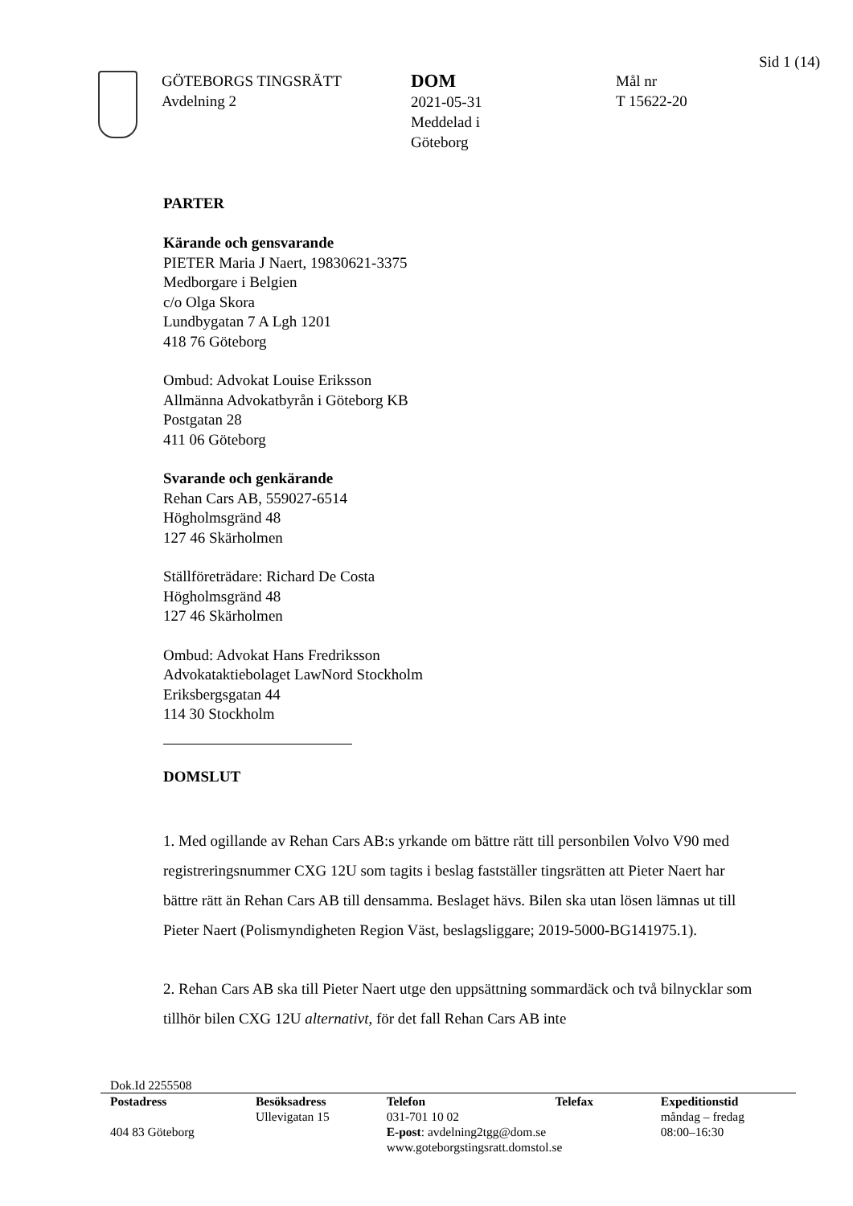Sid 1 (14)
GÖTEBORGS TINGSRÄTT
Avdelning 2
DOM
2021-05-31
Meddelad i
Göteborg
Mål nr
T 15622-20
PARTER
Kärande och gensvarande
PIETER Maria J Naert, 19830621-3375
Medborgare i Belgien
c/o Olga Skora
Lundbygatan 7 A Lgh 1201
418 76 Göteborg
Ombud: Advokat Louise Eriksson
Allmänna Advokatbyrån i Göteborg KB
Postgatan 28
411 06 Göteborg
Svarande och genkärande
Rehan Cars AB, 559027-6514
Högholmsgränd 48
127 46 Skärholmen
Ställföreträdare: Richard De Costa
Högholmsgränd 48
127 46 Skärholmen
Ombud: Advokat Hans Fredriksson
Advokataktiebolaget LawNord Stockholm
Eriksbergsgatan 44
114 30 Stockholm
DOMSLUT
1. Med ogillande av Rehan Cars AB:s yrkande om bättre rätt till personbilen Volvo V90 med registreringsnummer CXG 12U som tagits i beslag fastställer tingsrätten att Pieter Naert har bättre rätt än Rehan Cars AB till densamma. Beslaget hävs. Bilen ska utan lösen lämnas ut till Pieter Naert (Polismyndigheten Region Väst, beslagsliggare; 2019-5000-BG141975.1).
2. Rehan Cars AB ska till Pieter Naert utge den uppsättning sommardäck och två bilnycklar som tillhör bilen CXG 12U alternativt, för det fall Rehan Cars AB inte
Dok.Id 2255508
| Postadress | Besöksadress | Telefon | Telefax | Expeditionstid |
| --- | --- | --- | --- | --- |
| | Ullevigatan 15 | 031-701 10 02 | | måndag – fredag |
| 404 83 Göteborg | | E-post : avdelning2tgg@dom.se | | 08:00–16:30 |
| | | www.goteborgstingsratt.domstol.se | | |